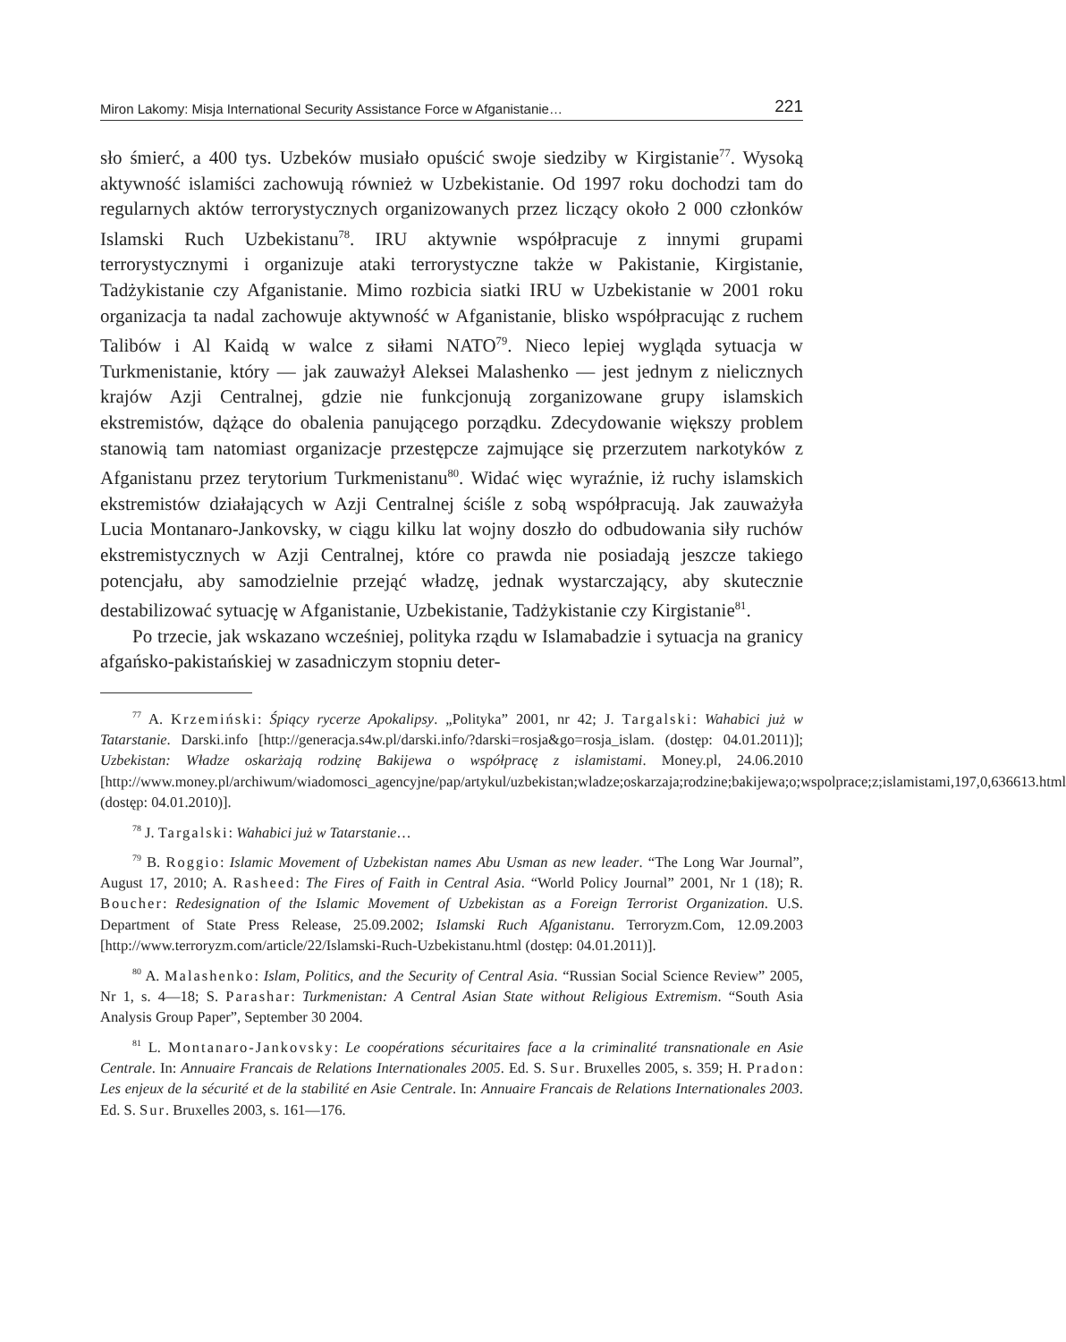Miron Lakomy: Misja International Security Assistance Force w Afganistanie… 221
sło śmierć, a 400 tys. Uzbeków musiało opuścić swoje siedziby w Kirgistanie<sup>77</sup>. Wysoką aktywność islamiści zachowują również w Uzbekistanie. Od 1997 roku dochodzi tam do regularnych aktów terrorystycznych organizowanych przez liczący około 2 000 członków Islamski Ruch Uzbekistanu<sup>78</sup>. IRU aktywnie współpracuje z innymi grupami terrorystycznymi i organizuje ataki terrorystyczne także w Pakistanie, Kirgistanie, Tadżykistanie czy Afganistanie. Mimo rozbicia siatki IRU w Uzbekistanie w 2001 roku organizacja ta nadal zachowuje aktywność w Afganistanie, blisko współpracując z ruchem Talibów i Al Kaidą w walce z siłami NATO<sup>79</sup>. Nieco lepiej wygląda sytuacja w Turkmenistanie, który — jak zauważył Aleksei Malashenko — jest jednym z nielicznych krajów Azji Centralnej, gdzie nie funkcjonują zorganizowane grupy islamskich ekstremistów, dążące do obalenia panującego porządku. Zdecydowanie większy problem stanowią tam natomiast organizacje przestępcze zajmujące się przerzutem narkotyków z Afganistanu przez terytorium Turkmenistanu<sup>80</sup>. Widać więc wyraźnie, iż ruchy islamskich ekstremistów działających w Azji Centralnej ściśle z sobą współpracują. Jak zauważyła Lucia Montanaro-Jankovsky, w ciągu kilku lat wojny doszło do odbudowania siły ruchów ekstremistycznych w Azji Centralnej, które co prawda nie posiadają jeszcze takiego potencjału, aby samodzielnie przejąć władzę, jednak wystarczający, aby skutecznie destabilizować sytuację w Afganistanie, Uzbekistanie, Tadżykistanie czy Kirgistanie<sup>81</sup>.
Po trzecie, jak wskazano wcześniej, polityka rządu w Islamabadzie i sytuacja na granicy afgańsko-pakistańskiej w zasadniczym stopniu deter-
<sup>77</sup> A. Krzemiński: Śpiący rycerze Apokalipsy. „Polityka” 2001, nr 42; J. Targalski: Wahabici już w Tatarstanie. Darski.info [http://generacja.s4w.pl/darski.info/?darski=rosja&go=rosja_islam. (dostęp: 04.01.2011)]; Uzbekistan: Władze oskarżają rodzinę Bakijewa o współpracę z islamistami. Money.pl, 24.06.2010 [http://www.money.pl/archiwum/wiadomosci_agencyjne/pap/artykul/uzbekistan;wladze;oskarzaja;rodzine;bakijewa;o;wspolprace;z;islamistami,197,0,636613.html (dostęp: 04.01.2010)].
<sup>78</sup> J. Targalski: Wahabici już w Tatarstanie…
<sup>79</sup> B. Roggio: Islamic Movement of Uzbekistan names Abu Usman as new leader. “The Long War Journal”, August 17, 2010; A. Rasheed: The Fires of Faith in Central Asia. “World Policy Journal” 2001, Nr 1 (18); R. Boucher: Redesignation of the Islamic Movement of Uzbekistan as a Foreign Terrorist Organization. U.S. Department of State Press Release, 25.09.2002; Islamski Ruch Afganistanu. Terroryzm.Com, 12.09.2003 [http://www.terroryzm.com/article/22/Islamski-Ruch-Uzbekistanu.html (dostęp: 04.01.2011)].
<sup>80</sup> A. Malashenko: Islam, Politics, and the Security of Central Asia. “Russian Social Science Review” 2005, Nr 1, s. 4—18; S. Parashar: Turkmenistan: A Central Asian State without Religious Extremism. “South Asia Analysis Group Paper”, September 30 2004.
<sup>81</sup> L. Montanaro-Jankovsky: Le coopérations sécuritaires face a la criminalité transnationale en Asie Centrale. In: Annuaire Francais de Relations Internationales 2005. Ed. S. Sur. Bruxelles 2005, s. 359; H. Pradon: Les enjeux de la sécurité et de la stabilité en Asie Centrale. In: Annuaire Francais de Relations Internationales 2003. Ed. S. Sur. Bruxelles 2003, s. 161—176.